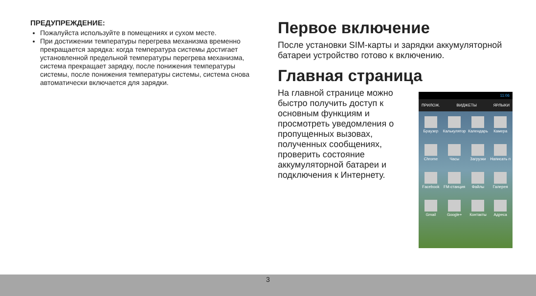ПРЕДУПРЕЖДЕНИЕ:
Пожалуйста используйте в помещениях и сухом месте.
При достижении температуры перегрева механизма временно прекращается зарядка: когда температура системы достигает установленной предельной температуры перегрева механизма, система прекращает зарядку, после понижения температуры системы, после понижения температуры системы, система снова автоматически включается для зарядки.
Первое включение
После установки SIM-карты и зарядки аккумуляторной батареи устройство готово к включению.
Главная страница
На главной странице можно быстро получить доступ к основным функциям и просмотреть уведомления о пропущенных вызовах, полученных сообщениях, проверить состояние аккумуляторной батареи и подключения к Интернету.
11:06
ПРИЛОЖ. ВИДЖЕТЫ ЯРЛЫКИ
Браузер Калькулятор Календарь Камера Chrome Часы Загрузки Написать п Facebook FM-станция Файлы Галерея Gmail Google+ Контакты Адреса
3